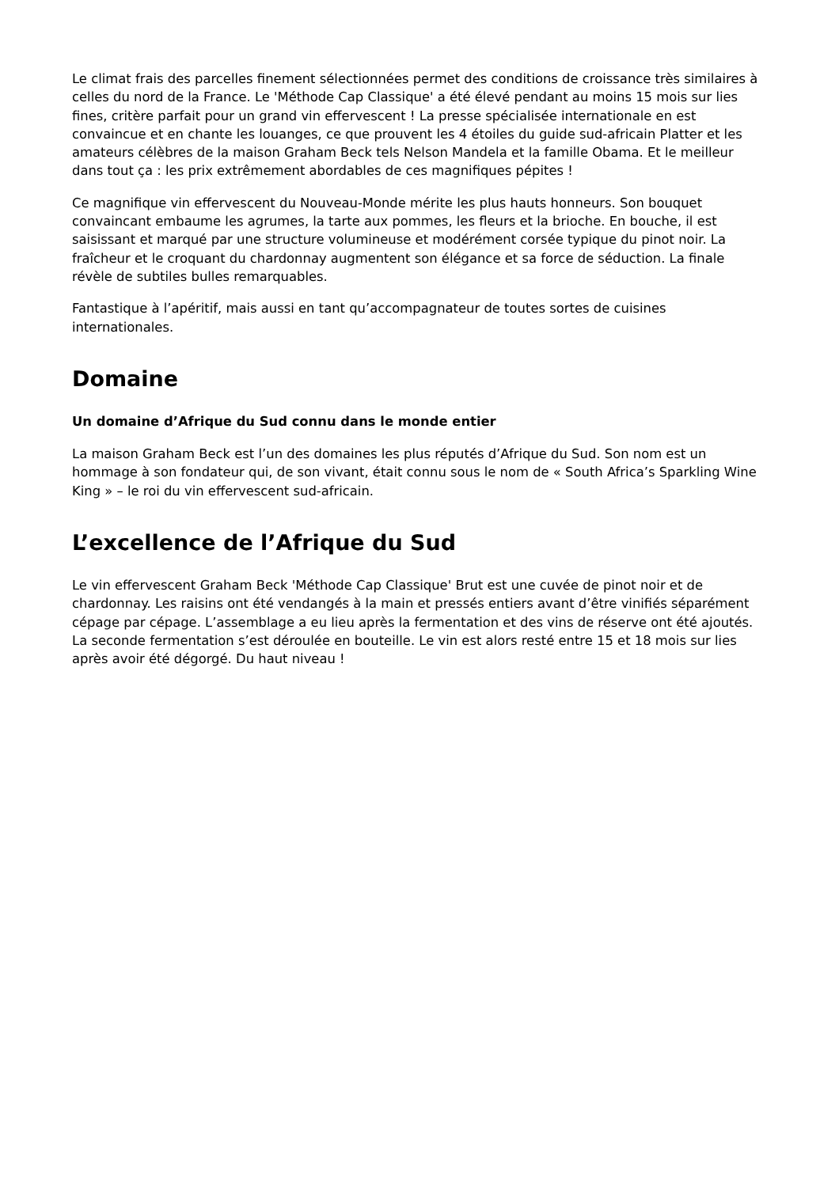Le climat frais des parcelles finement sélectionnées permet des conditions de croissance très similaires à celles du nord de la France. Le 'Méthode Cap Classique' a été élevé pendant au moins 15 mois sur lies fines, critère parfait pour un grand vin effervescent ! La presse spécialisée internationale en est convaincue et en chante les louanges, ce que prouvent les 4 étoiles du guide sud-africain Platter et les amateurs célèbres de la maison Graham Beck tels Nelson Mandela et la famille Obama. Et le meilleur dans tout ça : les prix extrêmement abordables de ces magnifiques pépites !
Ce magnifique vin effervescent du Nouveau-Monde mérite les plus hauts honneurs. Son bouquet convaincant embaume les agrumes, la tarte aux pommes, les fleurs et la brioche. En bouche, il est saisissant et marqué par une structure volumineuse et modérément corsée typique du pinot noir. La fraîcheur et le croquant du chardonnay augmentent son élégance et sa force de séduction. La finale révèle de subtiles bulles remarquables.
Fantastique à l’apéritif, mais aussi en tant qu’accompagnateur de toutes sortes de cuisines internationales.
Domaine
Un domaine d’Afrique du Sud connu dans le monde entier
La maison Graham Beck est l’un des domaines les plus réputés d’Afrique du Sud. Son nom est un hommage à son fondateur qui, de son vivant, était connu sous le nom de « South Africa’s Sparkling Wine King » – le roi du vin effervescent sud-africain.
L’excellence de l’Afrique du Sud
Le vin effervescent Graham Beck 'Méthode Cap Classique' Brut est une cuvée de pinot noir et de chardonnay. Les raisins ont été vendangés à la main et pressés entiers avant d’être vinifiés séparément cépage par cépage. L’assemblage a eu lieu après la fermentation et des vins de réserve ont été ajoutés. La seconde fermentation s’est déroulée en bouteille. Le vin est alors resté entre 15 et 18 mois sur lies après avoir été dégorgé. Du haut niveau !